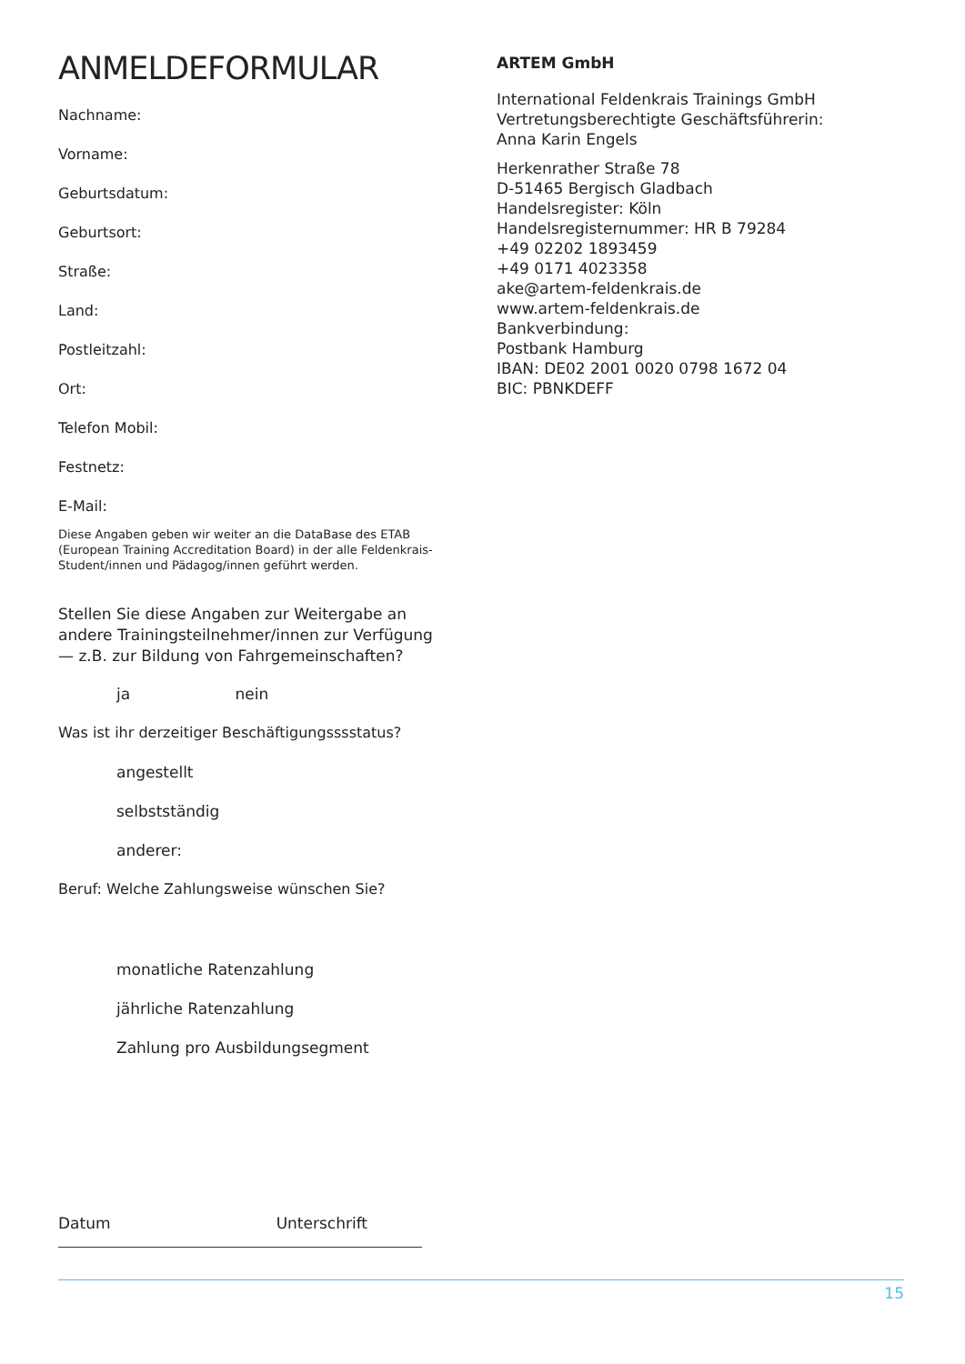ANMELDEFORMULAR
Nachname:
Vorname:
Geburtsdatum:
Geburtsort:
Straße:
Land:
Postleitzahl:
Ort:
Telefon Mobil:
Festnetz:
E-Mail:
Diese Angaben geben wir weiter an die DataBase des ETAB (European Training Accreditation Board) in der alle Feldenkrais-Student/innen und Pädagog/innen geführt werden.
Stellen Sie diese Angaben zur Weitergabe an andere Trainingsteilnehmer/innen zur Verfügung — z.B. zur Bildung von Fahrgemeinschaften?
ja nein
Was ist ihr derzeitiger Beschäftigungsssstatus?
angestellt
selbstständig
anderer:
Beruf: Welche Zahlungsweise wünschen Sie?
monatliche Ratenzahlung
jährliche Ratenzahlung
Zahlung pro Ausbildungsegment
Datum Unterschrift
ARTEM GmbH
International Feldenkrais Trainings GmbH
Vertretungsberechtigte Geschäftsführerin:
Anna Karin Engels
Herkenrather Straße 78
D-51465 Bergisch Gladbach
Handelsregister: Köln
Handelsregisternummer: HR B 79284
+49 02202 1893459
+49 0171 4023358
ake@artem-feldenkrais.de
www.artem-feldenkrais.de
Bankverbindung:
Postbank Hamburg
IBAN: DE02 2001 0020 0798 1672 04
BIC: PBNKDEFF
15